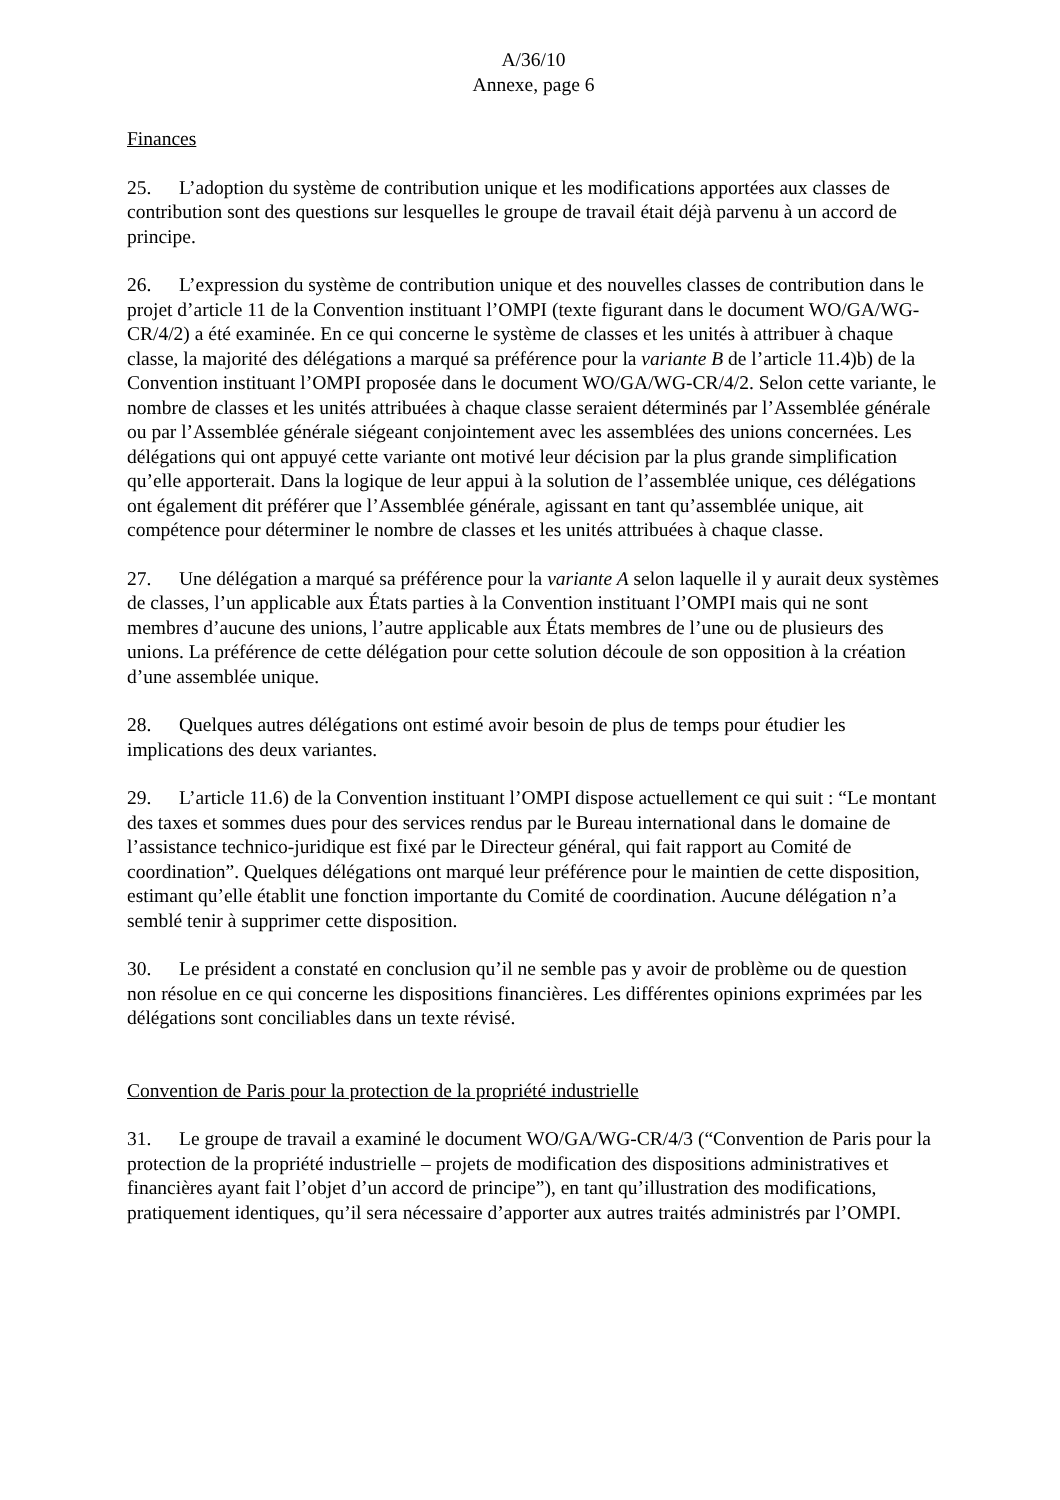A/36/10
Annexe, page 6
Finances
25. L’adoption du système de contribution unique et les modifications apportées aux classes de contribution sont des questions sur lesquelles le groupe de travail était déjà parvenu à un accord de principe.
26. L’expression du système de contribution unique et des nouvelles classes de contribution dans le projet d’article 11 de la Convention instituant l’OMPI (texte figurant dans le document WO/GA/WG-CR/4/2) a été examinée. En ce qui concerne le système de classes et les unités à attribuer à chaque classe, la majorité des délégations a marqué sa préférence pour la variante B de l’article 11.4)b) de la Convention instituant l’OMPI proposée dans le document WO/GA/WG-CR/4/2. Selon cette variante, le nombre de classes et les unités attribuées à chaque classe seraient déterminés par l’Assemblée générale ou par l’Assemblée générale siégeant conjointement avec les assemblées des unions concernées. Les délégations qui ont appuyé cette variante ont motivé leur décision par la plus grande simplification qu’elle apporterait. Dans la logique de leur appui à la solution de l’assemblée unique, ces délégations ont également dit préférer que l’Assemblée générale, agissant en tant qu’assemblée unique, ait compétence pour déterminer le nombre de classes et les unités attribuées à chaque classe.
27. Une délégation a marqué sa préférence pour la variante A selon laquelle il y aurait deux systèmes de classes, l’un applicable aux États parties à la Convention instituant l’OMPI mais qui ne sont membres d’aucune des unions, l’autre applicable aux États membres de l’une ou de plusieurs des unions. La préférence de cette délégation pour cette solution découle de son opposition à la création d’une assemblée unique.
28. Quelques autres délégations ont estimé avoir besoin de plus de temps pour étudier les implications des deux variantes.
29. L’article 11.6) de la Convention instituant l’OMPI dispose actuellement ce qui suit : “Le montant des taxes et sommes dues pour des services rendus par le Bureau international dans le domaine de l’assistance technico-juridique est fixé par le Directeur général, qui fait rapport au Comité de coordination”. Quelques délégations ont marqué leur préférence pour le maintien de cette disposition, estimant qu’elle établit une fonction importante du Comité de coordination. Aucune délégation n’a semblé tenir à supprimer cette disposition.
30. Le président a constaté en conclusion qu’il ne semble pas y avoir de problème ou de question non résolue en ce qui concerne les dispositions financières. Les différentes opinions exprimées par les délégations sont conciliables dans un texte révisé.
Convention de Paris pour la protection de la propriété industrielle
31. Le groupe de travail a examiné le document WO/GA/WG-CR/4/3 (“Convention de Paris pour la protection de la propriété industrielle – projets de modification des dispositions administratives et financières ayant fait l’objet d’un accord de principe”), en tant qu’illustration des modifications, pratiquement identiques, qu’il sera nécessaire d’apporter aux autres traités administrés par l’OMPI.